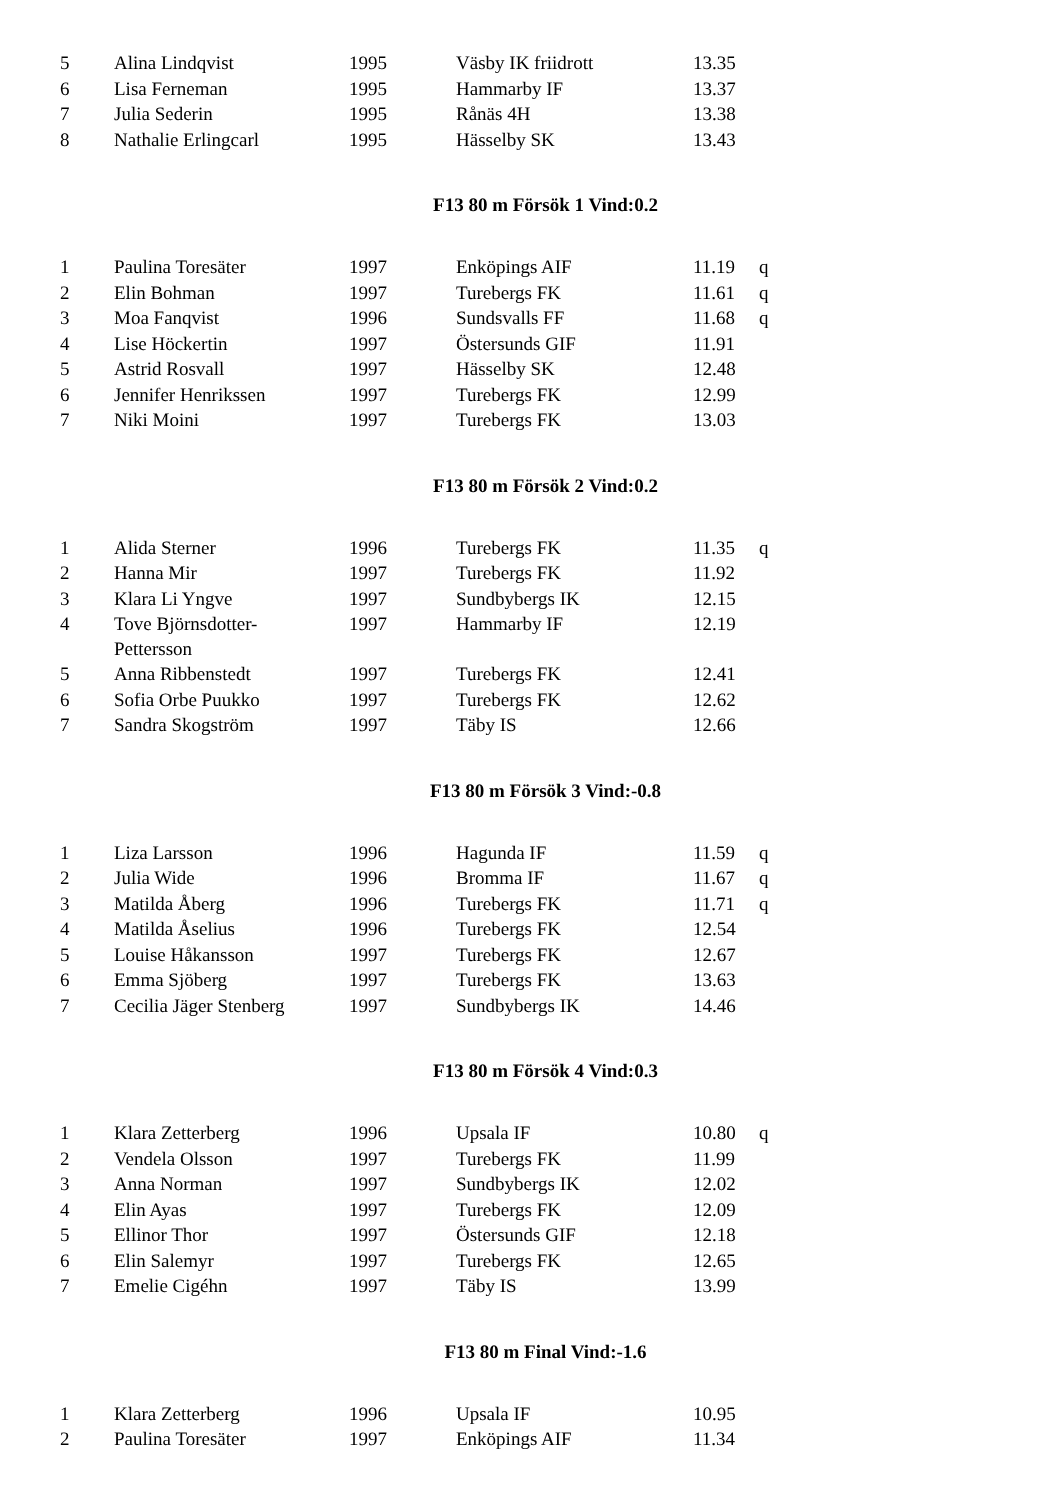| 5 | Alina Lindqvist | 1995 | Väsby IK friidrott | 13.35 | |
| 6 | Lisa Ferneman | 1995 | Hammarby IF | 13.37 | |
| 7 | Julia Sederin | 1995 | Rånäs 4H | 13.38 | |
| 8 | Nathalie Erlingcarl | 1995 | Hässelby SK | 13.43 | |
F13 80 m Försök 1 Vind:0.2
| 1 | Paulina Toresäter | 1997 | Enköpings AIF | 11.19 | q |
| 2 | Elin Bohman | 1997 | Turebergs FK | 11.61 | q |
| 3 | Moa Fanqvist | 1996 | Sundsvalls FF | 11.68 | q |
| 4 | Lise Höckertin | 1997 | Östersunds GIF | 11.91 | |
| 5 | Astrid Rosvall | 1997 | Hässelby SK | 12.48 | |
| 6 | Jennifer Henrikssen | 1997 | Turebergs FK | 12.99 | |
| 7 | Niki Moini | 1997 | Turebergs FK | 13.03 | |
F13 80 m Försök 2 Vind:0.2
| 1 | Alida Sterner | 1996 | Turebergs FK | 11.35 | q |
| 2 | Hanna Mir | 1997 | Turebergs FK | 11.92 | |
| 3 | Klara Li Yngve | 1997 | Sundbybergs IK | 12.15 | |
| 4 | Tove Björnsdotter- Pettersson | 1997 | Hammarby IF | 12.19 | |
| 5 | Anna Ribbenstedt | 1997 | Turebergs FK | 12.41 | |
| 6 | Sofia Orbe Puukko | 1997 | Turebergs FK | 12.62 | |
| 7 | Sandra Skogström | 1997 | Täby IS | 12.66 | |
F13 80 m Försök 3 Vind:-0.8
| 1 | Liza Larsson | 1996 | Hagunda IF | 11.59 | q |
| 2 | Julia Wide | 1996 | Bromma IF | 11.67 | q |
| 3 | Matilda Åberg | 1996 | Turebergs FK | 11.71 | q |
| 4 | Matilda Åselius | 1996 | Turebergs FK | 12.54 | |
| 5 | Louise Håkansson | 1997 | Turebergs FK | 12.67 | |
| 6 | Emma Sjöberg | 1997 | Turebergs FK | 13.63 | |
| 7 | Cecilia Jäger Stenberg | 1997 | Sundbybergs IK | 14.46 | |
F13 80 m Försök 4 Vind:0.3
| 1 | Klara Zetterberg | 1996 | Upsala IF | 10.80 | q |
| 2 | Vendela Olsson | 1997 | Turebergs FK | 11.99 | |
| 3 | Anna Norman | 1997 | Sundbybergs IK | 12.02 | |
| 4 | Elin Ayas | 1997 | Turebergs FK | 12.09 | |
| 5 | Ellinor Thor | 1997 | Östersunds GIF | 12.18 | |
| 6 | Elin Salemyr | 1997 | Turebergs FK | 12.65 | |
| 7 | Emelie Cigéhn | 1997 | Täby IS | 13.99 | |
F13 80 m Final Vind:-1.6
| 1 | Klara Zetterberg | 1996 | Upsala IF | 10.95 | |
| 2 | Paulina Toresäter | 1997 | Enköpings AIF | 11.34 | |